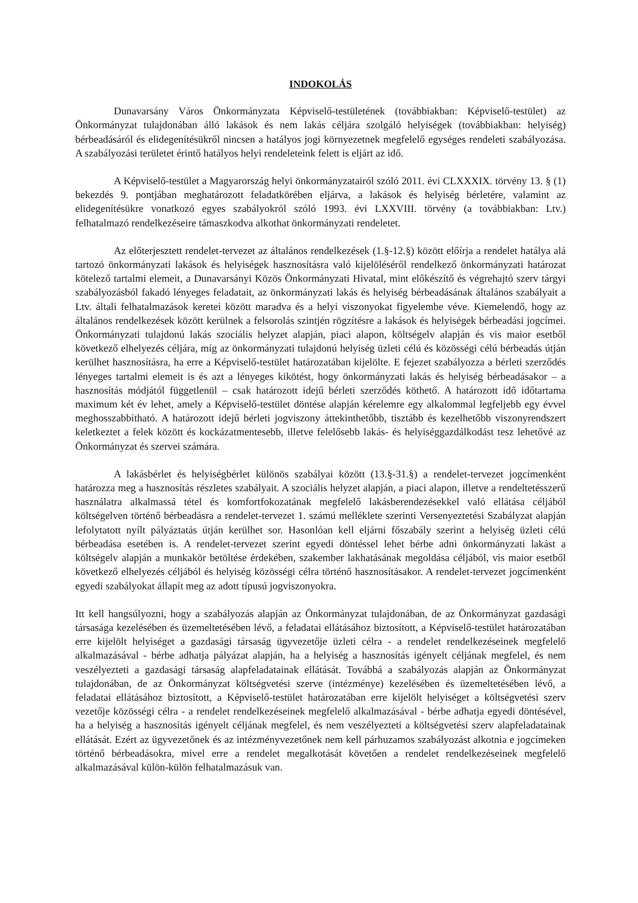INDOKOLÁS
Dunavarsány Város Önkormányzata Képviselő-testületének (továbbiakban: Képviselő-testület) az Önkormányzat tulajdonában álló lakások és nem lakás céljára szolgáló helyiségek (továbbiakban: helyiség) bérbeadásáról és elidegenítésükről nincsen a hatályos jogi környezetnek megfelelő egységes rendeleti szabályozása. A szabályozási területet érintő hatályos helyi rendeleteink felett is eljárt az idő.
A Képviselő-testület a Magyarország helyi önkormányzatairól szóló 2011. évi CLXXXIX. törvény 13. § (1) bekezdés 9. pontjában meghatározott feladatkörében eljárva, a lakások és helyiség bérletére, valamint az elidegenítésükre vonatkozó egyes szabályokról szóló 1993. évi LXXVIII. törvény (a továbbiakban: Ltv.) felhatalmazó rendelkezéseire támaszkodva alkothat önkormányzati rendeletet.
Az előterjesztett rendelet-tervezet az általános rendelkezések (1.§-12.§) között előírja a rendelet hatálya alá tartozó önkormányzati lakások és helyiségek hasznosításra való kijelöléséről rendelkező önkormányzati határozat kötelező tartalmi elemeit, a Dunavarsányi Közös Önkormányzati Hivatal, mint előkészítő és végrehajtó szerv tárgyi szabályozásból fakadó lényeges feladatait, az önkormányzati lakás és helyiség bérbeadásának általános szabályait a Ltv. általi felhatalmazások keretei között maradva és a helyi viszonyokat figyelembe véve. Kiemelendő, hogy az általános rendelkezések között kerülnek a felsorolás szintjén rögzítésre a lakások és helyiségek bérbeadási jogcímei. Önkormányzati tulajdonú lakás szociális helyzet alapján, piaci alapon, költségelv alapján és vis maior esetből következő elhelyezés céljára, míg az önkormányzati tulajdonú helyiség üzleti célú és közösségi célú bérbeadás útján kerülhet hasznosításra, ha erre a Képviselő-testület határozatában kijelölte. E fejezet szabályozza a bérleti szerződés lényeges tartalmi elemeit is és azt a lényeges kikötést, hogy önkormányzati lakás és helyiség bérbeadásakor – a hasznosítás módjától függetlenül – csak határozott idejű bérleti szerződés köthető. A határozott idő időtartama maximum két év lehet, amely a Képviselő-testület döntése alapján kérelemre egy alkalommal legfeljebb egy évvel meghosszabbítható. A határozott idejű bérleti jogviszony áttekinthetőbb, tisztább és kezelhetőbb viszonyrendszert keletkeztet a felek között és kockázatmentesebb, illetve felelősebb lakás- és helyiséggazdálkodást tesz lehetővé az Önkormányzat és szervei számára.
A lakásbérlet és helyiségbérlet különös szabályai között (13.§-31.§) a rendelet-tervezet jogcímenként határozza meg a hasznosítás részletes szabályait. A szociális helyzet alapján, a piaci alapon, illetve a rendeltetésszerű használatra alkalmassá tétel és komfortfokozatának megfelelő lakásberendezésekkel való ellátása céljából költségelven történő bérbeadásra a rendelet-tervezet 1. számú melléklete szerinti Versenyeztetési Szabályzat alapján lefolytatott nyílt pályáztatás útján kerülhet sor. Hasonlóan kell eljárni főszabály szerint a helyiség üzleti célú bérbeadása esetében is. A rendelet-tervezet szerint egyedi döntéssel lehet bérbe adni önkormányzati lakást a költségelv alapján a munkakör betöltése érdekében, szakember lakhatásának megoldása céljából, vis maior esetből következő elhelyezés céljából és helyiség közösségi célra történő hasznosításakor. A rendelet-tervezet jogcímenként egyedi szabályokat állapít meg az adott típusú jogviszonyokra.
Itt kell hangsúlyozni, hogy a szabályozás alapján az Önkormányzat tulajdonában, de az Önkormányzat gazdasági társasága kezelésében és üzemeltetésében lévő, a feladatai ellátásához biztosított, a Képviselő-testület határozatában erre kijelölt helyiséget a gazdasági társaság ügyvezetője üzleti célra - a rendelet rendelkezéseinek megfelelő alkalmazásával - bérbe adhatja pályázat alapján, ha a helyiség a hasznosítás igényelt céljának megfelel, és nem veszélyezteti a gazdasági társaság alapfeladatainak ellátását. Továbbá a szabályozás alapján az Önkormányzat tulajdonában, de az Önkormányzat költségvetési szerve (intézménye) kezelésében és üzemeltetésében lévő, a feladatai ellátásához biztosított, a Képviselő-testület határozatában erre kijelölt helyiséget a költségvetési szerv vezetője közösségi célra - a rendelet rendelkezéseinek megfelelő alkalmazásával - bérbe adhatja egyedi döntésével, ha a helyiség a hasznosítás igényelt céljának megfelel, és nem veszélyezteti a költségvetési szerv alapfeladatainak ellátását. Ezért az ügyvezetőnek és az intézményvezetőnek nem kell párhuzamos szabályozást alkotnia e jogcímeken történő bérbeadásokra, mivel erre a rendelet megalkotását követően a rendelet rendelkezéseinek megfelelő alkalmazásával külön-külön felhatalmazásuk van.